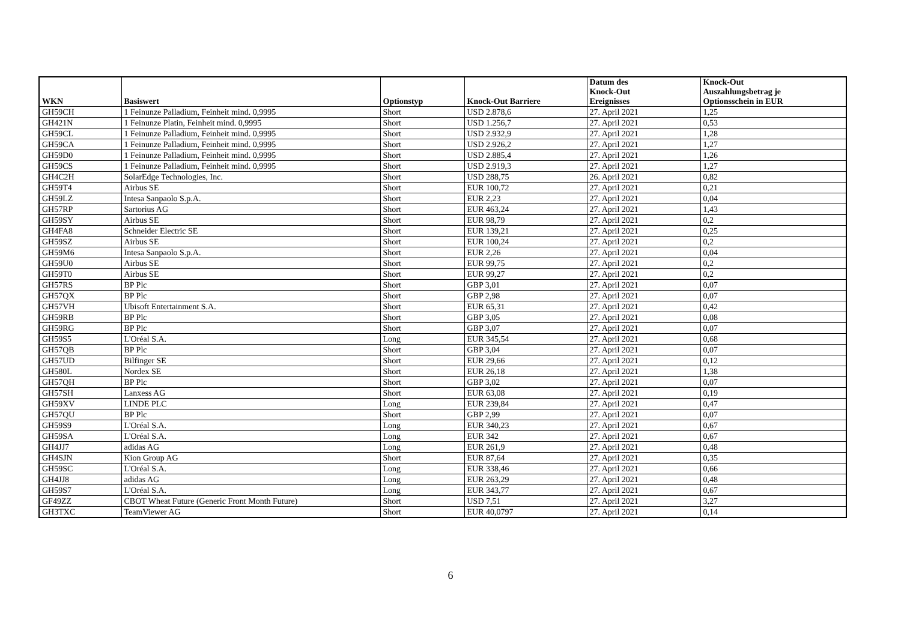| WKN | Basiswert | Optionstyp | Knock-Out Barriere | Datum des Knock-Out Ereignisses | Knock-Out Auszahlungsbetrag je Optionsschein in EUR |
| --- | --- | --- | --- | --- | --- |
| GH59CH | 1 Feinunze Palladium, Feinheit mind. 0,9995 | Short | USD 2.878,6 | 27. April 2021 | 1,25 |
| GH421N | 1 Feinunze Platin, Feinheit mind. 0,9995 | Short | USD 1.256,7 | 27. April 2021 | 0,53 |
| GH59CL | 1 Feinunze Palladium, Feinheit mind. 0,9995 | Short | USD 2.932,9 | 27. April 2021 | 1,28 |
| GH59CA | 1 Feinunze Palladium, Feinheit mind. 0,9995 | Short | USD 2.926,2 | 27. April 2021 | 1,27 |
| GH59D0 | 1 Feinunze Palladium, Feinheit mind. 0,9995 | Short | USD 2.885,4 | 27. April 2021 | 1,26 |
| GH59CS | 1 Feinunze Palladium, Feinheit mind. 0,9995 | Short | USD 2.919,3 | 27. April 2021 | 1,27 |
| GH4C2H | SolarEdge Technologies, Inc. | Short | USD 288,75 | 26. April 2021 | 0,82 |
| GH59T4 | Airbus SE | Short | EUR 100,72 | 27. April 2021 | 0,21 |
| GH59LZ | Intesa Sanpaolo S.p.A. | Short | EUR 2,23 | 27. April 2021 | 0,04 |
| GH57RP | Sartorius AG | Short | EUR 463,24 | 27. April 2021 | 1,43 |
| GH59SY | Airbus SE | Short | EUR 98,79 | 27. April 2021 | 0,2 |
| GH4FA8 | Schneider Electric SE | Short | EUR 139,21 | 27. April 2021 | 0,25 |
| GH59SZ | Airbus SE | Short | EUR 100,24 | 27. April 2021 | 0,2 |
| GH59M6 | Intesa Sanpaolo S.p.A. | Short | EUR 2,26 | 27. April 2021 | 0,04 |
| GH59U0 | Airbus SE | Short | EUR 99,75 | 27. April 2021 | 0,2 |
| GH59T0 | Airbus SE | Short | EUR 99,27 | 27. April 2021 | 0,2 |
| GH57RS | BP Plc | Short | GBP 3,01 | 27. April 2021 | 0,07 |
| GH57QX | BP Plc | Short | GBP 2,98 | 27. April 2021 | 0,07 |
| GH57VH | Ubisoft Entertainment S.A. | Short | EUR 65,31 | 27. April 2021 | 0,42 |
| GH59RB | BP Plc | Short | GBP 3,05 | 27. April 2021 | 0,08 |
| GH59RG | BP Plc | Short | GBP 3,07 | 27. April 2021 | 0,07 |
| GH59S5 | L'Oréal S.A. | Long | EUR 345,54 | 27. April 2021 | 0,68 |
| GH57QB | BP Plc | Short | GBP 3,04 | 27. April 2021 | 0,07 |
| GH57UD | Bilfinger SE | Short | EUR 29,66 | 27. April 2021 | 0,12 |
| GH580L | Nordex SE | Short | EUR 26,18 | 27. April 2021 | 1,38 |
| GH57QH | BP Plc | Short | GBP 3,02 | 27. April 2021 | 0,07 |
| GH57SH | Lanxess AG | Short | EUR 63,08 | 27. April 2021 | 0,19 |
| GH59XV | LINDE PLC | Long | EUR 239,84 | 27. April 2021 | 0,47 |
| GH57QU | BP Plc | Short | GBP 2,99 | 27. April 2021 | 0,07 |
| GH59S9 | L'Oréal S.A. | Long | EUR 340,23 | 27. April 2021 | 0,67 |
| GH59SA | L'Oréal S.A. | Long | EUR 342 | 27. April 2021 | 0,67 |
| GH4JJ7 | adidas AG | Long | EUR 261,9 | 27. April 2021 | 0,48 |
| GH4SJN | Kion Group AG | Short | EUR 87,64 | 27. April 2021 | 0,35 |
| GH59SC | L'Oréal S.A. | Long | EUR 338,46 | 27. April 2021 | 0,66 |
| GH4JJ8 | adidas AG | Long | EUR 263,29 | 27. April 2021 | 0,48 |
| GH59S7 | L'Oréal S.A. | Long | EUR 343,77 | 27. April 2021 | 0,67 |
| GF49ZZ | CBOT Wheat Future (Generic Front Month Future) | Short | USD 7,51 | 27. April 2021 | 3,27 |
| GH3TXC | TeamViewer AG | Short | EUR 40,0797 | 27. April 2021 | 0,14 |
6